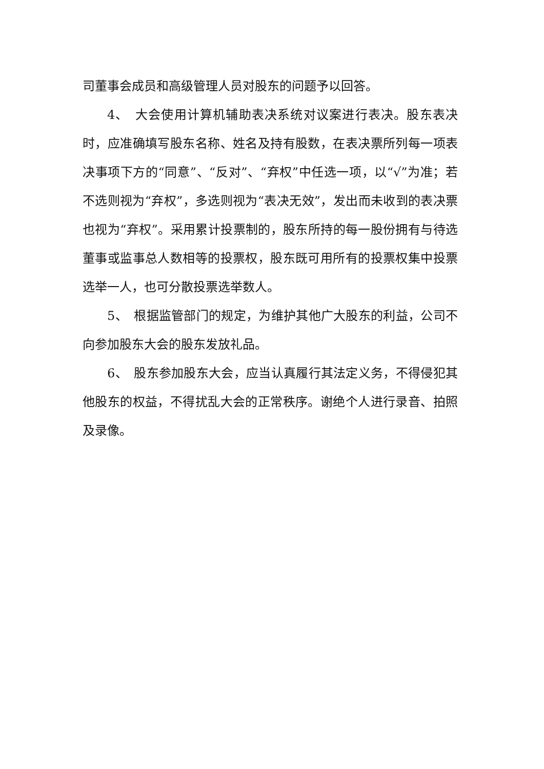司董事会成员和高级管理人员对股东的问题予以回答。
4、　大会使用计算机辅助表决系统对议案进行表决。股东表决时，应准确填写股东名称、姓名及持有股数，在表决票所列每一项表决事项下方的“同意”、“反对”、“弃权”中任选一项，以“√”为准；若不选则视为“弃权”，多选则视为“表决无效”，发出而未收到的表决票也视为“弃权”。采用累计投票制的，股东所持的每一股份拥有与待选董事或监事总人数相等的投票权，股东既可用所有的投票权集中投票选举一人，也可分散投票选举数人。
5、　根据监管部门的规定，为维护其他广大股东的利益，公司不向参加股东大会的股东发放礼品。
6、　股东参加股东大会，应当认真履行其法定义务，不得侵犯其他股东的权益，不得扰乱大会的正常秩序。谢绝个人进行录音、拍照及录像。